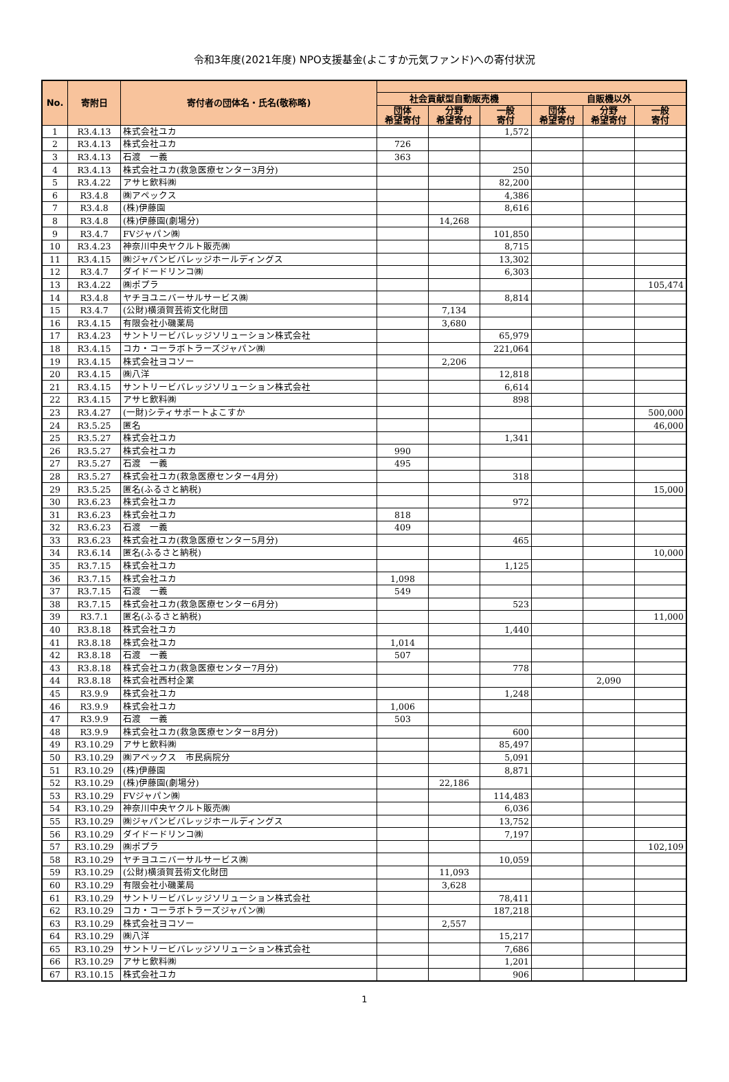令和3年度(2021年度) NPO支援基金(よこすか元気ファンド)への寄付状況
| No. | 寄附日 | 寄付者の団体名・氏名(敬称略) | | | | | | |
| --- | --- | --- | --- | --- | --- | --- | --- | --- |
| | | | 社会貢献型自動販売機 | | | 自販機以外 | | |
| | | | 団体 希望寄付 | 分野 希望寄付 | 一般 寄付 | 団体 希望寄付 | 分野 希望寄付 | 一般 寄付 |
| 1 | R3.4.13 | 株式会社ユカ | | | 1,572 | | | |
| 2 | R3.4.13 | 株式会社ユカ | 726 | | | | | |
| 3 | R3.4.13 | 石渡 一義 | 363 | | | | | |
| 4 | R3.4.13 | 株式会社ユカ(救急医療センター3月分) | | | 250 | | | |
| 5 | R3.4.22 | アサヒ飲料㈱ | | | 82,200 | | | |
| 6 | R3.4.8 | ㈱アペックス | | | 4,386 | | | |
| 7 | R3.4.8 | (株)伊藤園 | | | 8,616 | | | |
| 8 | R3.4.8 | (株)伊藤園(劇場分) | | 14,268 | | | | |
| 9 | R3.4.7 | FVジャパン㈱ | | | 101,850 | | | |
| 10 | R3.4.23 | 神奈川中央ヤクルト販売㈱ | | | 8,715 | | | |
| 11 | R3.4.15 | ㈱ジャパンビバレッジホールディングス | | | 13,302 | | | |
| 12 | R3.4.7 | ダイドードリンコ㈱ | | | 6,303 | | | |
| 13 | R3.4.22 | ㈱ポプラ | | | | | | 105,474 |
| 14 | R3.4.8 | ヤチヨユニバーサルサービス㈱ | | | 8,814 | | | |
| 15 | R3.4.7 | (公財)横須賀芸術文化財団 | | 7,134 | | | | |
| 16 | R3.4.15 | 有限会社小磯薬局 | | 3,680 | | | | |
| 17 | R3.4.23 | サントリービバレッジソリューション株式会社 | | | 65,979 | | | |
| 18 | R3.4.15 | コカ・コーラボトラーズジャパン㈱ | | | 221,064 | | | |
| 19 | R3.4.15 | 株式会社ヨコソー | | 2,206 | | | | |
| 20 | R3.4.15 | ㈱八洋 | | | 12,818 | | | |
| 21 | R3.4.15 | サントリービバレッジソリューション株式会社 | | | 6,614 | | | |
| 22 | R3.4.15 | アサヒ飲料㈱ | | | 898 | | | |
| 23 | R3.4.27 | (一財)シティサポートよこすか | | | | | | 500,000 |
| 24 | R3.5.25 | 匿名 | | | | | | 46,000 |
| 25 | R3.5.27 | 株式会社ユカ | | | 1,341 | | | |
| 26 | R3.5.27 | 株式会社ユカ | 990 | | | | | |
| 27 | R3.5.27 | 石渡 一義 | 495 | | | | | |
| 28 | R3.5.27 | 株式会社ユカ(救急医療センター4月分) | | | 318 | | | |
| 29 | R3.5.25 | 匿名(ふるさと納税) | | | | | | 15,000 |
| 30 | R3.6.23 | 株式会社ユカ | | | 972 | | | |
| 31 | R3.6.23 | 株式会社ユカ | 818 | | | | | |
| 32 | R3.6.23 | 石渡 一義 | 409 | | | | | |
| 33 | R3.6.23 | 株式会社ユカ(救急医療センター5月分) | | | 465 | | | |
| 34 | R3.6.14 | 匿名(ふるさと納税) | | | | | | 10,000 |
| 35 | R3.7.15 | 株式会社ユカ | | | 1,125 | | | |
| 36 | R3.7.15 | 株式会社ユカ | 1,098 | | | | | |
| 37 | R3.7.15 | 石渡 一義 | 549 | | | | | |
| 38 | R3.7.15 | 株式会社ユカ(救急医療センター6月分) | | | 523 | | | |
| 39 | R3.7.1 | 匿名(ふるさと納税) | | | | | | 11,000 |
| 40 | R3.8.18 | 株式会社ユカ | | | 1,440 | | | |
| 41 | R3.8.18 | 株式会社ユカ | 1,014 | | | | | |
| 42 | R3.8.18 | 石渡 一義 | 507 | | | | | |
| 43 | R3.8.18 | 株式会社ユカ(救急医療センター7月分) | | | 778 | | | |
| 44 | R3.8.18 | 株式会社西村企業 | | | | | 2,090 | |
| 45 | R3.9.9 | 株式会社ユカ | | | 1,248 | | | |
| 46 | R3.9.9 | 株式会社ユカ | 1,006 | | | | | |
| 47 | R3.9.9 | 石渡 一義 | 503 | | | | | |
| 48 | R3.9.9 | 株式会社ユカ(救急医療センター8月分) | | | 600 | | | |
| 49 | R3.10.29 | アサヒ飲料㈱ | | | 85,497 | | | |
| 50 | R3.10.29 | ㈱アペックス 市民病院分 | | | 5,091 | | | |
| 51 | R3.10.29 | (株)伊藤園 | | | 8,871 | | | |
| 52 | R3.10.29 | (株)伊藤園(劇場分) | | 22,186 | | | | |
| 53 | R3.10.29 | FVジャパン㈱ | | | 114,483 | | | |
| 54 | R3.10.29 | 神奈川中央ヤクルト販売㈱ | | | 6,036 | | | |
| 55 | R3.10.29 | ㈱ジャパンビバレッジホールディングス | | | 13,752 | | | |
| 56 | R3.10.29 | ダイドードリンコ㈱ | | | 7,197 | | | |
| 57 | R3.10.29 | ㈱ポプラ | | | | | | 102,109 |
| 58 | R3.10.29 | ヤチヨユニバーサルサービス㈱ | | | 10,059 | | | |
| 59 | R3.10.29 | (公財)横須賀芸術文化財団 | | 11,093 | | | | |
| 60 | R3.10.29 | 有限会社小磯薬局 | | 3,628 | | | | |
| 61 | R3.10.29 | サントリービバレッジソリューション株式会社 | | | 78,411 | | | |
| 62 | R3.10.29 | コカ・コーラボトラーズジャパン㈱ | | | 187,218 | | | |
| 63 | R3.10.29 | 株式会社ヨコソー | | 2,557 | | | | |
| 64 | R3.10.29 | ㈱八洋 | | | 15,217 | | | |
| 65 | R3.10.29 | サントリービバレッジソリューション株式会社 | | | 7,686 | | | |
| 66 | R3.10.29 | アサヒ飲料㈱ | | | 1,201 | | | |
| 67 | R3.10.15 | 株式会社ユカ | | | 906 | | | |
1